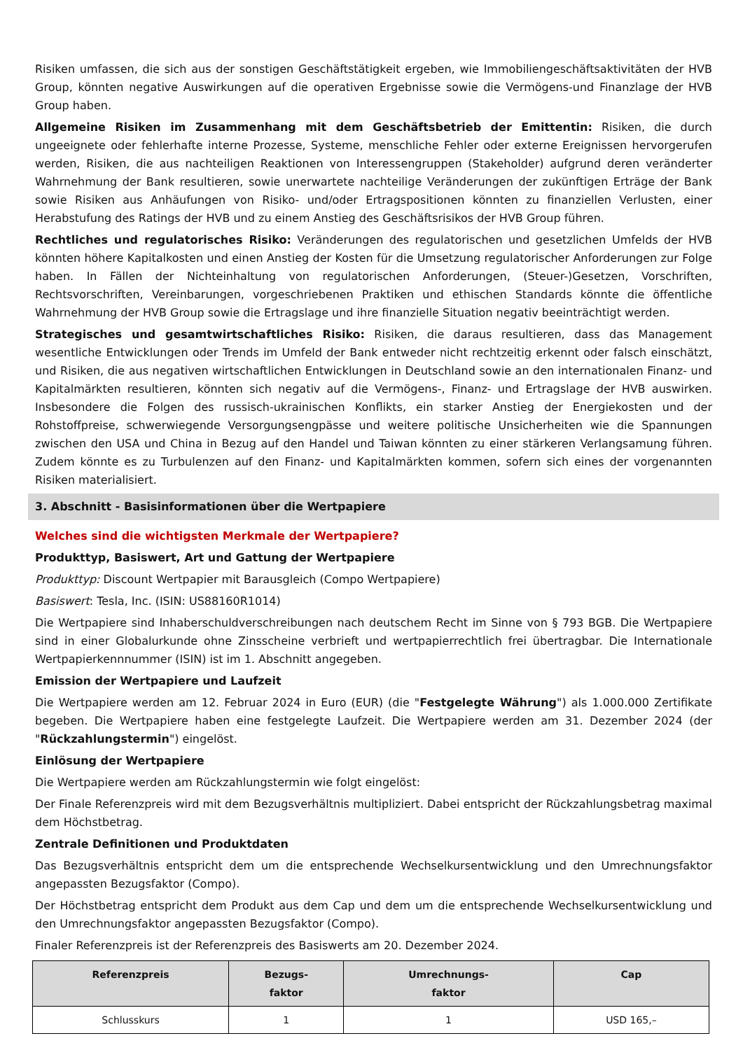Risiken umfassen, die sich aus der sonstigen Geschäftstätigkeit ergeben, wie Immobiliengeschäftsaktivitäten der HVB Group, könnten negative Auswirkungen auf die operativen Ergebnisse sowie die Vermögens-und Finanzlage der HVB Group haben.
Allgemeine Risiken im Zusammenhang mit dem Geschäftsbetrieb der Emittentin: Risiken, die durch ungeeignete oder fehlerhafte interne Prozesse, Systeme, menschliche Fehler oder externe Ereignissen hervorgerufen werden, Risiken, die aus nachteiligen Reaktionen von Interessengruppen (Stakeholder) aufgrund deren veränderter Wahrnehmung der Bank resultieren, sowie unerwartete nachteilige Veränderungen der zukünftigen Erträge der Bank sowie Risiken aus Anhäufungen von Risiko- und/oder Ertragspositionen könnten zu finanziellen Verlusten, einer Herabstufung des Ratings der HVB und zu einem Anstieg des Geschäftsrisikos der HVB Group führen.
Rechtliches und regulatorisches Risiko: Veränderungen des regulatorischen und gesetzlichen Umfelds der HVB könnten höhere Kapitalkosten und einen Anstieg der Kosten für die Umsetzung regulatorischer Anforderungen zur Folge haben. In Fällen der Nichteinhaltung von regulatorischen Anforderungen, (Steuer-)Gesetzen, Vorschriften, Rechtsvorschriften, Vereinbarungen, vorgeschriebenen Praktiken und ethischen Standards könnte die öffentliche Wahrnehmung der HVB Group sowie die Ertragslage und ihre finanzielle Situation negativ beeinträchtigt werden.
Strategisches und gesamtwirtschaftliches Risiko: Risiken, die daraus resultieren, dass das Management wesentliche Entwicklungen oder Trends im Umfeld der Bank entweder nicht rechtzeitig erkennt oder falsch einschätzt, und Risiken, die aus negativen wirtschaftlichen Entwicklungen in Deutschland sowie an den internationalen Finanz- und Kapitalmärkten resultieren, könnten sich negativ auf die Vermögens-, Finanz- und Ertragslage der HVB auswirken. Insbesondere die Folgen des russisch-ukrainischen Konflikts, ein starker Anstieg der Energiekosten und der Rohstoffpreise, schwerwiegende Versorgungsengpässe und weitere politische Unsicherheiten wie die Spannungen zwischen den USA und China in Bezug auf den Handel und Taiwan könnten zu einer stärkeren Verlangsamung führen. Zudem könnte es zu Turbulenzen auf den Finanz- und Kapitalmärkten kommen, sofern sich eines der vorgenannten Risiken materialisiert.
3. Abschnitt - Basisinformationen über die Wertpapiere
Welches sind die wichtigsten Merkmale der Wertpapiere?
Produkttyp, Basiswert, Art und Gattung der Wertpapiere
Produkttyp: Discount Wertpapier mit Barausgleich (Compo Wertpapiere)
Basiswert: Tesla, Inc. (ISIN: US88160R1014)
Die Wertpapiere sind Inhaberschuldverschreibungen nach deutschem Recht im Sinne von § 793 BGB. Die Wertpapiere sind in einer Globalurkunde ohne Zinsscheine verbrieft und wertpapierrechtlich frei übertragbar. Die Internationale Wertpapierkennnummer (ISIN) ist im 1. Abschnitt angegeben.
Emission der Wertpapiere und Laufzeit
Die Wertpapiere werden am 12. Februar 2024 in Euro (EUR) (die "Festgelegte Währung") als 1.000.000 Zertifikate begeben. Die Wertpapiere haben eine festgelegte Laufzeit. Die Wertpapiere werden am 31. Dezember 2024 (der "Rückzahlungstermin") eingelöst.
Einlösung der Wertpapiere
Die Wertpapiere werden am Rückzahlungstermin wie folgt eingelöst:
Der Finale Referenzpreis wird mit dem Bezugsverhältnis multipliziert. Dabei entspricht der Rückzahlungsbetrag maximal dem Höchstbetrag.
Zentrale Definitionen und Produktdaten
Das Bezugsverhältnis entspricht dem um die entsprechende Wechselkursentwicklung und den Umrechnungsfaktor angepassten Bezugsfaktor (Compo).
Der Höchstbetrag entspricht dem Produkt aus dem Cap und dem um die entsprechende Wechselkursentwicklung und den Umrechnungsfaktor angepassten Bezugsfaktor (Compo).
Finaler Referenzpreis ist der Referenzpreis des Basiswerts am 20. Dezember 2024.
| Referenzpreis | Bezugs- faktor | Umrechnungs- faktor | Cap |
| --- | --- | --- | --- |
| Schlusskurs | 1 | 1 | USD 165,– |